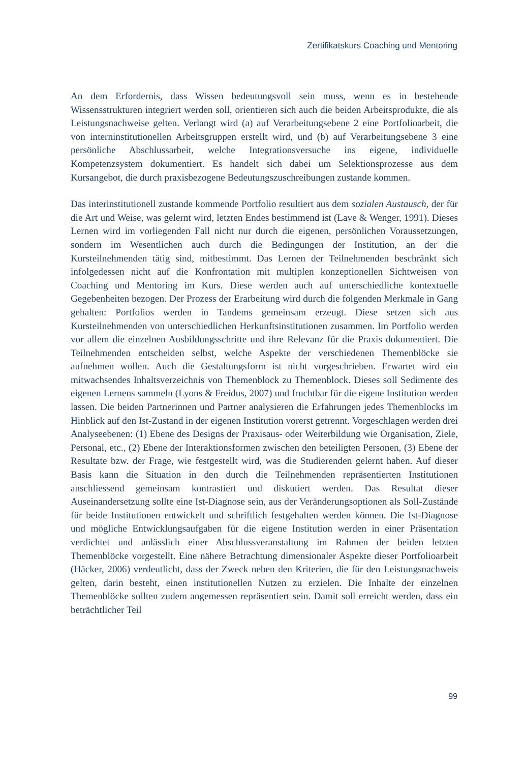Zertifikatskurs Coaching und Mentoring
An dem Erfordernis, dass Wissen bedeutungsvoll sein muss, wenn es in bestehende Wissensstrukturen integriert werden soll, orientieren sich auch die beiden Arbeitspro­dukte, die als Leistungsnachweise gelten. Verlangt wird (a) auf Verarbeitungsebene 2 eine Portfolioarbeit, die von interninstitutionellen Arbeitsgruppen erstellt wird, und (b) auf Verarbeitungsebene 3 eine persönliche Abschlussarbeit, welche Integrationsver­suche ins eigene, individuelle Kompetenzsystem dokumentiert. Es handelt sich dabei um Selektionsprozesse aus dem Kursangebot, die durch praxisbezogene Bedeutungs­zuschreibungen zustande kommen.
Das interinstitutionell zustande kommende Portfolio resultiert aus dem sozialen Aus­tausch, der für die Art und Weise, was gelernt wird, letzten Endes bestimmend ist (Lave & Wenger, 1991). Dieses Lernen wird im vorliegenden Fall nicht nur durch die ei­genen, persönlichen Voraussetzungen, sondern im Wesentlichen auch durch die Be­dingungen der Institution, an der die Kursteilnehmenden tätig sind, mitbestimmt. Das Lernen der Teilnehmenden beschränkt sich infolgedessen nicht auf die Konfrontation mit multiplen konzeptionellen Sichtweisen von Coaching und Mentoring im Kurs. Die­se werden auch auf unterschiedliche kontextuelle Gegebenheiten bezogen. Der Prozess der Erarbeitung wird durch die folgenden Merkmale in Gang gehalten: Portfolios wer­den in Tandems gemeinsam erzeugt. Diese setzen sich aus Kursteilnehmenden von un­terschiedlichen Herkunftsinstitutionen zusammen. Im Portfolio werden vor allem die einzelnen Ausbildungsschritte und ihre Relevanz für die Praxis dokumentiert. Die Teil­nehmenden entscheiden selbst, welche Aspekte der verschiedenen Themenblöcke sie aufnehmen wollen. Auch die Gestaltungsform ist nicht vorgeschrieben. Erwartet wird ein mitwachsendes Inhaltsverzeichnis von Themenblock zu Themenblock. Dieses soll Sedimente des eigenen Lernens sammeln (Lyons & Freidus, 2007) und fruchtbar für die eigene Institution werden lassen. Die beiden Partnerinnen und Partner analysieren die Erfahrungen jedes Themenblocks im Hinblick auf den Ist-Zustand in der eigenen Institution vorerst getrennt. Vorgeschlagen werden drei Analyseebenen: (1) Ebene des Designs der Praxisaus- oder Weiterbildung wie Organisation, Ziele, Personal, etc., (2) Ebene der Interaktionsformen zwischen den beteiligten Personen, (3) Ebene der Re­sultate bzw. der Frage, wie festgestellt wird, was die Studierenden gelernt haben. Auf dieser Basis kann die Situation in den durch die Teilnehmenden repräsentierten Ins­titutionen anschliessend gemeinsam kontrastiert und diskutiert werden. Das Resultat dieser Auseinandersetzung sollte eine Ist-Diagnose sein, aus der Veränderungsoptionen als Soll-Zustände für beide Institutionen entwickelt und schriftlich festgehalten werden können. Die Ist-Diagnose und mögliche Entwicklungsaufgaben für die eigene Instituti­on werden in einer Präsentation verdichtet und anlässlich einer Abschlussveranstaltung im Rahmen der beiden letzten Themenblöcke vorgestellt. Eine nähere Betrachtung di­mensionaler Aspekte dieser Portfolioarbeit (Häcker, 2006) verdeutlicht, dass der Zweck neben den Kriterien, die für den Leistungsnachweis gelten, darin besteht, einen insti­tutionellen Nutzen zu erzielen. Die Inhalte der einzelnen Themenblöcke sollten zudem angemessen repräsentiert sein. Damit soll erreicht werden, dass ein beträchtlicher Teil
99